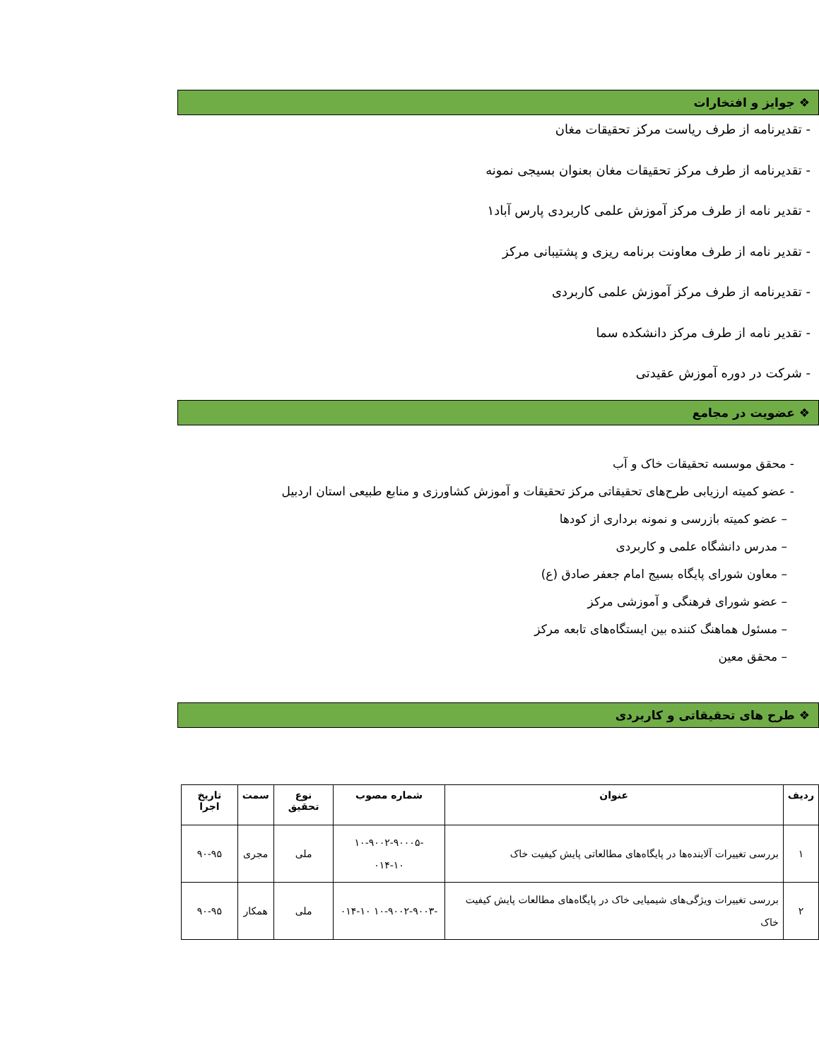❖ جوایز و افتخارات
- تقدیرنامه از طرف ریاست مرکز تحقیقات مغان
- تقدیرنامه از طرف مرکز تحقیقات مغان بعنوان بسیجی نمونه
- تقدیر نامه از طرف مرکز آموزش علمی کاربردی پارس آباد۱
- تقدیر نامه از طرف معاونت برنامه ریزی و پشتیبانی مرکز
- تقدیرنامه از طرف مرکز آموزش علمی کاربردی
- تقدیر نامه از طرف مرکز دانشکده سما
- شرکت در دوره آموزش عقیدتی
❖ عضویت در مجامع
- محقق موسسه تحقیقات خاک و آب
- عضو کمیته ارزیابی طرح‌های تحقیقاتی مرکز تحقیقات و آموزش کشاورزی و منابع طبیعی استان اردبیل
– عضو کمیته بازرسی و نمونه برداری از کودها
– مدرس دانشگاه علمی و کاربردی
– معاون شورای پایگاه بسیج امام جعفر صادق (ع)
– عضو شورای فرهنگی و آموزشی مرکز
– مسئول هماهنگ کننده بین ایستگاه‌های تابعه مرکز
– محقق معین
❖ طرح های تحقیقاتی و کاربردی
| ردیف | عنوان | شماره مصوب | نوع تحقیق | سمت | تاریخ اجرا |
| --- | --- | --- | --- | --- | --- |
| ۱ | بررسی تغییرات آلاینده‌ها در پایگاه‌های مطالعاتی پایش کیفیت خاک | -۱۰-۹۰۰۲-۹۰۰۰۵ ۰۱۴-۱۰ | ملی | مجری | ۹۰-۹۵ |
| ۲ | بررسی تغییرات ویژگی‌های شیمیایی خاک در پایگاه‌های مطالعات پایش کیفیت خاک | -۱۰-۹۰۰۲-۹۰۰۳ ۰۱۴-۱۰ | ملی | همکار | ۹۰-۹۵ |